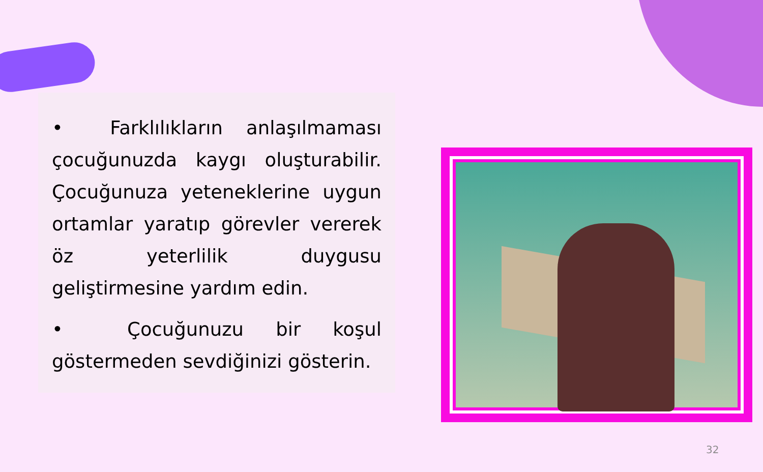• Farklılıkların anlaşılmaması çocuğunuzda kaygı oluşturabilir. Çocuğunuza yeteneklerine uygun ortamlar yaratıp görevler vererek öz yeterlilik duygusu geliştirmesine yardım edin.
• Çocuğunuzu bir koşul göstermeden sevdiğinizi gösterin.
32